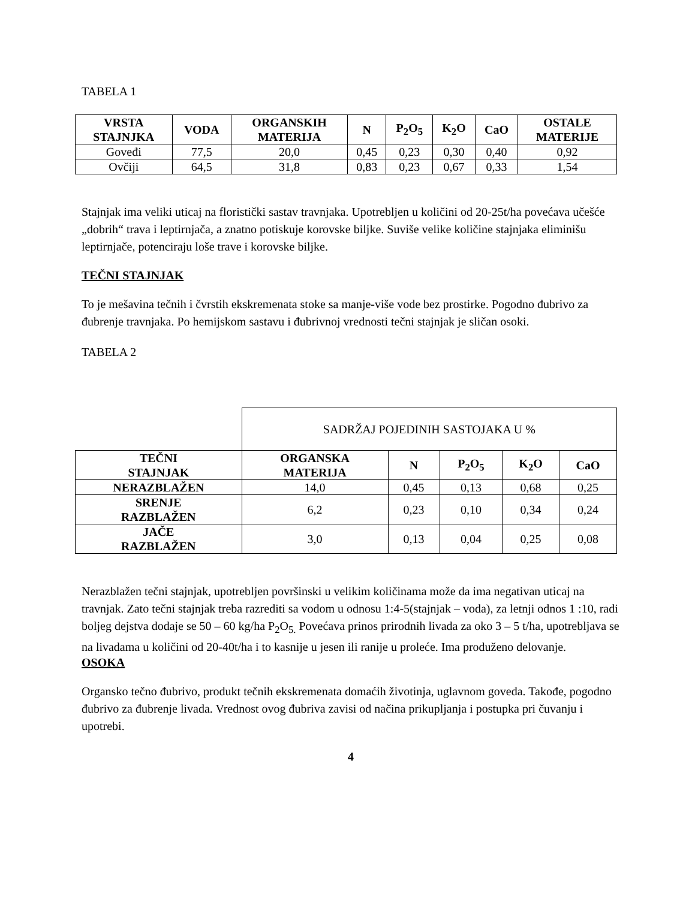TABELA 1
| VRSTA STAJNJKA | VODA | ORGANSKIH MATERIJA | N | P<sub>2</sub>O<sub>5</sub> | K<sub>2</sub>O | CaO | OSTALE MATERIJE |
| --- | --- | --- | --- | --- | --- | --- | --- |
| Goveđi | 77,5 | 20,0 | 0,45 | 0,23 | 0,30 | 0,40 | 0,92 |
| Ovčiji | 64,5 | 31,8 | 0,83 | 0,23 | 0,67 | 0,33 | 1,54 |
Stajnjak ima veliki uticaj na floristički sastav travnjaka. Upotrebljen u količini od 20-25t/ha povećava učešće „dobrih“ trava i leptirnjača, a znatno potiskuje korovske biljke. Suviše velike količine stajnjaka eliminišu leptirnjače, potenciraju loše trave i korovske biljke.
TEČNI STAJNJAK
To je mešavina tečnih i čvrstih ekskremenata stoke sa manje-više vode bez prostirke. Pogodno đubrivo za đubrenje travnjaka. Po hemijskom sastavu i đubrivnoj vrednosti tečni stajnjak je sličan osoki.
TABELA 2
| | SADRŽAJ POJEDINIH SASTOJAKA U % | | | | |
| TEČNI STAJNJAK | ORGANSKA MATERIJA | N | P<sub>2</sub>O<sub>5</sub> | K<sub>2</sub>O | CaO |
| NERAZBLAŽEN | 14,0 | 0,45 | 0,13 | 0,68 | 0,25 |
| SRENJE RAZBLAŽEN | 6,2 | 0,23 | 0,10 | 0,34 | 0,24 |
| JAČE RAZBLAŽEN | 3,0 | 0,13 | 0,04 | 0,25 | 0,08 |
Nerazblažen tečni stajnjak, upotrebljen površinski u velikim količinama može da ima negativan uticaj na travnjak. Zato tečni stajnjak treba razrediti sa vodom u odnosu 1:4-5(stajnjak – voda), za letnji odnos 1 :10, radi boljeg dejstva dodaje se 50 – 60 kg/ha P<sub>2</sub>O<sub>5.</sub> Povećava prinos prirodnih livada za oko 3 – 5 t/ha, upotrebljava se na livadama u količini od 20-40t/ha i to kasnije u jesen ili ranije u proleće. Ima produženo delovanje.
OSOKA
Organsko tečno đubrivo, produkt tečnih ekskremenata domaćih životinja, uglavnom goveda. Takođe, pogodno đubrivo za đubrenje livada. Vrednost ovog đubriva zavisi od načina prikupljanja i postupka pri čuvanju i upotrebi.
4